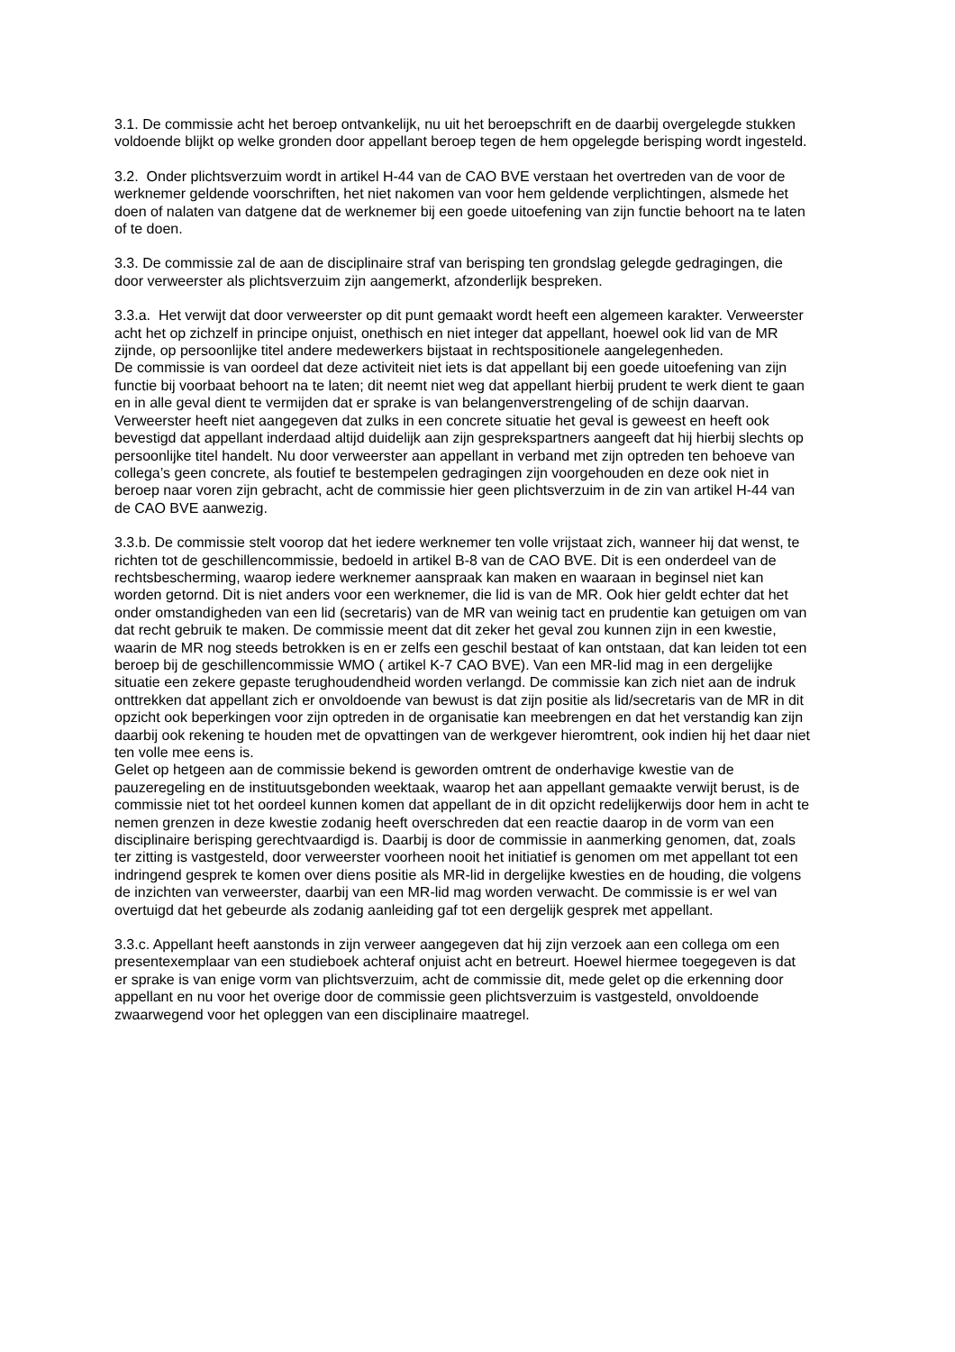3.1. De commissie acht het beroep ontvankelijk, nu uit het beroepschrift en de daarbij overgelegde stukken voldoende blijkt op welke gronden door appellant beroep tegen de hem opgelegde berisping wordt ingesteld.
3.2. Onder plichtsverzuim wordt in artikel H-44 van de CAO BVE verstaan het overtreden van de voor de werknemer geldende voorschriften, het niet nakomen van voor hem geldende verplichtingen, alsmede het doen of nalaten van datgene dat de werknemer bij een goede uitoefening van zijn functie behoort na te laten of te doen.
3.3. De commissie zal de aan de disciplinaire straf van berisping ten grondslag gelegde gedragingen, die door verweerster als plichtsverzuim zijn aangemerkt, afzonderlijk bespreken.
3.3.a. Het verwijt dat door verweerster op dit punt gemaakt wordt heeft een algemeen karakter. Verweerster acht het op zichzelf in principe onjuist, onethisch en niet integer dat appellant, hoewel ook lid van de MR zijnde, op persoonlijke titel andere medewerkers bijstaat in rechtspositionele aangelegenheden.
De commissie is van oordeel dat deze activiteit niet iets is dat appellant bij een goede uitoefening van zijn functie bij voorbaat behoort na te laten; dit neemt niet weg dat appellant hierbij prudent te werk dient te gaan en in alle geval dient te vermijden dat er sprake is van belangenverstrengeling of de schijn daarvan. Verweerster heeft niet aangegeven dat zulks in een concrete situatie het geval is geweest en heeft ook bevestigd dat appellant inderdaad altijd duidelijk aan zijn gesprekspartners aangeeft dat hij hierbij slechts op persoonlijke titel handelt. Nu door verweerster aan appellant in verband met zijn optreden ten behoeve van collega’s geen concrete, als foutief te bestempelen gedragingen zijn voorgehouden en deze ook niet in beroep naar voren zijn gebracht, acht de commissie hier geen plichtsverzuim in de zin van artikel H-44 van de CAO BVE aanwezig.
3.3.b. De commissie stelt voorop dat het iedere werknemer ten volle vrijstaat zich, wanneer hij dat wenst, te richten tot de geschillencommissie, bedoeld in artikel B-8 van de CAO BVE. Dit is een onderdeel van de rechtsbescherming, waarop iedere werknemer aanspraak kan maken en waaraan in beginsel niet kan worden getornd. Dit is niet anders voor een werknemer, die lid is van de MR. Ook hier geldt echter dat het onder omstandigheden van een lid (secretaris) van de MR van weinig tact en prudentie kan getuigen om van dat recht gebruik te maken. De commissie meent dat dit zeker het geval zou kunnen zijn in een kwestie, waarin de MR nog steeds betrokken is en er zelfs een geschil bestaat of kan ontstaan, dat kan leiden tot een beroep bij de geschillencommissie WMO ( artikel K-7 CAO BVE). Van een MR-lid mag in een dergelijke situatie een zekere gepaste terughoudendheid worden verlangd. De commissie kan zich niet aan de indruk onttrekken dat appellant zich er onvoldoende van bewust is dat zijn positie als lid/secretaris van de MR in dit opzicht ook beperkingen voor zijn optreden in de organisatie kan meebrengen en dat het verstandig kan zijn daarbij ook rekening te houden met de opvattingen van de werkgever hieromtrent, ook indien hij het daar niet ten volle mee eens is.
Gelet op hetgeen aan de commissie bekend is geworden omtrent de onderhavige kwestie van de pauzeregeling en de instituutsgebonden weektaak, waarop het aan appellant gemaakte verwijt berust, is de commissie niet tot het oordeel kunnen komen dat appellant de in dit opzicht redelijkerwijs door hem in acht te nemen grenzen in deze kwestie zodanig heeft overschreden dat een reactie daarop in de vorm van een disciplinaire berisping gerechtvaardigd is. Daarbij is door de commissie in aanmerking genomen, dat, zoals ter zitting is vastgesteld, door verweerster voorheen nooit het initiatief is genomen om met appellant tot een indringend gesprek te komen over diens positie als MR-lid in dergelijke kwesties en de houding, die volgens de inzichten van verweerster, daarbij van een MR-lid mag worden verwacht. De commissie is er wel van overtuigd dat het gebeurde als zodanig aanleiding gaf tot een dergelijk gesprek met appellant.
3.3.c. Appellant heeft aanstonds in zijn verweer aangegeven dat hij zijn verzoek aan een collega om een presentexemplaar van een studieboek achteraf onjuist acht en betreurt. Hoewel hiermee toegegeven is dat er sprake is van enige vorm van plichtsverzuim, acht de commissie dit, mede gelet op die erkenning door appellant en nu voor het overige door de commissie geen plichtsverzuim is vastgesteld, onvoldoende zwaarwegend voor het opleggen van een disciplinaire maatregel.